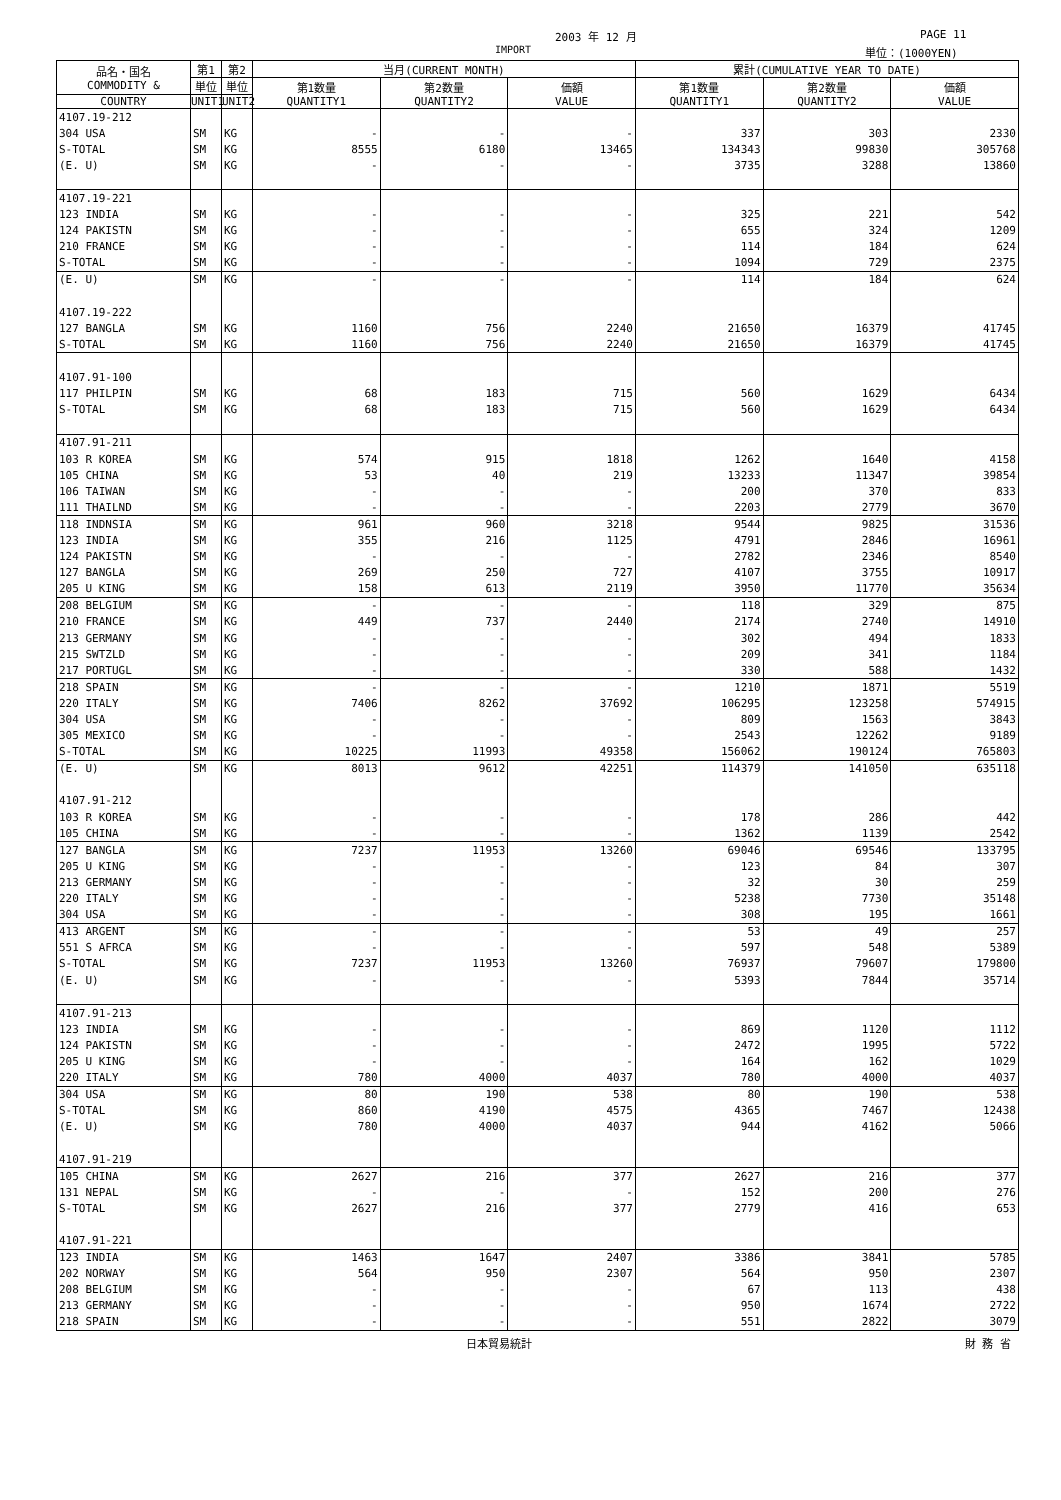2003 年 12 月 PAGE 11
IMPORT 単位：(1000YEN)
| 品名・国名 COMMODITY & | 第1 | 第2 | 当月(CURRENT MONTH) | | | 累計(CUMULATIVE YEAR TO DATE) | | |
| --- | --- | --- | --- | --- | --- | --- | --- | --- |
| | 単位 | 単位 | 第1数量 QUANTITY1 | 第2数量 QUANTITY2 | 価額 VALUE | 第1数量 QUANTITY1 | 第2数量 QUANTITY2 | 価額 VALUE |
| COUNTRY | UNIT1 | UNIT2 | | | | | | |
| 4107.19-212 | | | | | | | | |
| 304 USA | SM | KG | - | - | - | 337 | 303 | 2330 |
| S-TOTAL | SM | KG | 8555 | 6180 | 13465 | 134343 | 99830 | 305768 |
| (E. U) | SM | KG | - | - | - | 3735 | 3288 | 13860 |
| 4107.19-221 | | | | | | | | |
| 123 INDIA | SM | KG | - | - | - | 325 | 221 | 542 |
| 124 PAKISTN | SM | KG | - | - | - | 655 | 324 | 1209 |
| 210 FRANCE | SM | KG | - | - | - | 114 | 184 | 624 |
| S-TOTAL | SM | KG | - | - | - | 1094 | 729 | 2375 |
| (E. U) | SM | KG | - | - | - | 114 | 184 | 624 |
| 4107.19-222 | | | | | | | | |
| 127 BANGLA | SM | KG | 1160 | 756 | 2240 | 21650 | 16379 | 41745 |
| S-TOTAL | SM | KG | 1160 | 756 | 2240 | 21650 | 16379 | 41745 |
| 4107.91-100 | | | | | | | | |
| 117 PHILPIN | SM | KG | 68 | 183 | 715 | 560 | 1629 | 6434 |
| S-TOTAL | SM | KG | 68 | 183 | 715 | 560 | 1629 | 6434 |
| 4107.91-211 | | | | | | | | |
| 103 R KOREA | SM | KG | 574 | 915 | 1818 | 1262 | 1640 | 4158 |
| 105 CHINA | SM | KG | 53 | 40 | 219 | 13233 | 11347 | 39854 |
| 106 TAIWAN | SM | KG | - | - | - | 200 | 370 | 833 |
| 111 THAILND | SM | KG | - | - | - | 2203 | 2779 | 3670 |
| 118 INDNSIA | SM | KG | 961 | 960 | 3218 | 9544 | 9825 | 31536 |
| 123 INDIA | SM | KG | 355 | 216 | 1125 | 4791 | 2846 | 16961 |
| 124 PAKISTN | SM | KG | - | - | - | 2782 | 2346 | 8540 |
| 127 BANGLA | SM | KG | 269 | 250 | 727 | 4107 | 3755 | 10917 |
| 205 U KING | SM | KG | 158 | 613 | 2119 | 3950 | 11770 | 35634 |
| 208 BELGIUM | SM | KG | - | - | - | 118 | 329 | 875 |
| 210 FRANCE | SM | KG | 449 | 737 | 2440 | 2174 | 2740 | 14910 |
| 213 GERMANY | SM | KG | - | - | - | 302 | 494 | 1833 |
| 215 SWTZLD | SM | KG | - | - | - | 209 | 341 | 1184 |
| 217 PORTUGL | SM | KG | - | - | - | 330 | 588 | 1432 |
| 218 SPAIN | SM | KG | - | - | - | 1210 | 1871 | 5519 |
| 220 ITALY | SM | KG | 7406 | 8262 | 37692 | 106295 | 123258 | 574915 |
| 304 USA | SM | KG | - | - | - | 809 | 1563 | 3843 |
| 305 MEXICO | SM | KG | - | - | - | 2543 | 12262 | 9189 |
| S-TOTAL | SM | KG | 10225 | 11993 | 49358 | 156062 | 190124 | 765803 |
| (E. U) | SM | KG | 8013 | 9612 | 42251 | 114379 | 141050 | 635118 |
| 4107.91-212 | | | | | | | | |
| 103 R KOREA | SM | KG | - | - | - | 178 | 286 | 442 |
| 105 CHINA | SM | KG | - | - | - | 1362 | 1139 | 2542 |
| 127 BANGLA | SM | KG | 7237 | 11953 | 13260 | 69046 | 69546 | 133795 |
| 205 U KING | SM | KG | - | - | - | 123 | 84 | 307 |
| 213 GERMANY | SM | KG | - | - | - | 32 | 30 | 259 |
| 220 ITALY | SM | KG | - | - | - | 5238 | 7730 | 35148 |
| 304 USA | SM | KG | - | - | - | 308 | 195 | 1661 |
| 413 ARGENT | SM | KG | - | - | - | 53 | 49 | 257 |
| 551 S AFRCA | SM | KG | - | - | - | 597 | 548 | 5389 |
| S-TOTAL | SM | KG | 7237 | 11953 | 13260 | 76937 | 79607 | 179800 |
| (E. U) | SM | KG | - | - | - | 5393 | 7844 | 35714 |
| 4107.91-213 | | | | | | | | |
| 123 INDIA | SM | KG | - | - | - | 869 | 1120 | 1112 |
| 124 PAKISTN | SM | KG | - | - | - | 2472 | 1995 | 5722 |
| 205 U KING | SM | KG | - | - | - | 164 | 162 | 1029 |
| 220 ITALY | SM | KG | 780 | 4000 | 4037 | 780 | 4000 | 4037 |
| 304 USA | SM | KG | 80 | 190 | 538 | 80 | 190 | 538 |
| S-TOTAL | SM | KG | 860 | 4190 | 4575 | 4365 | 7467 | 12438 |
| (E. U) | SM | KG | 780 | 4000 | 4037 | 944 | 4162 | 5066 |
| 4107.91-219 | | | | | | | | |
| 105 CHINA | SM | KG | 2627 | 216 | 377 | 2627 | 216 | 377 |
| 131 NEPAL | SM | KG | - | - | - | 152 | 200 | 276 |
| S-TOTAL | SM | KG | 2627 | 216 | 377 | 2779 | 416 | 653 |
| 4107.91-221 | | | | | | | | |
| 123 INDIA | SM | KG | 1463 | 1647 | 2407 | 3386 | 3841 | 5785 |
| 202 NORWAY | SM | KG | 564 | 950 | 2307 | 564 | 950 | 2307 |
| 208 BELGIUM | SM | KG | - | - | - | 67 | 113 | 438 |
| 213 GERMANY | SM | KG | - | - | - | 950 | 1674 | 2722 |
| 218 SPAIN | SM | KG | - | - | - | 551 | 2822 | 3079 |
日本貿易統計 財 務 省